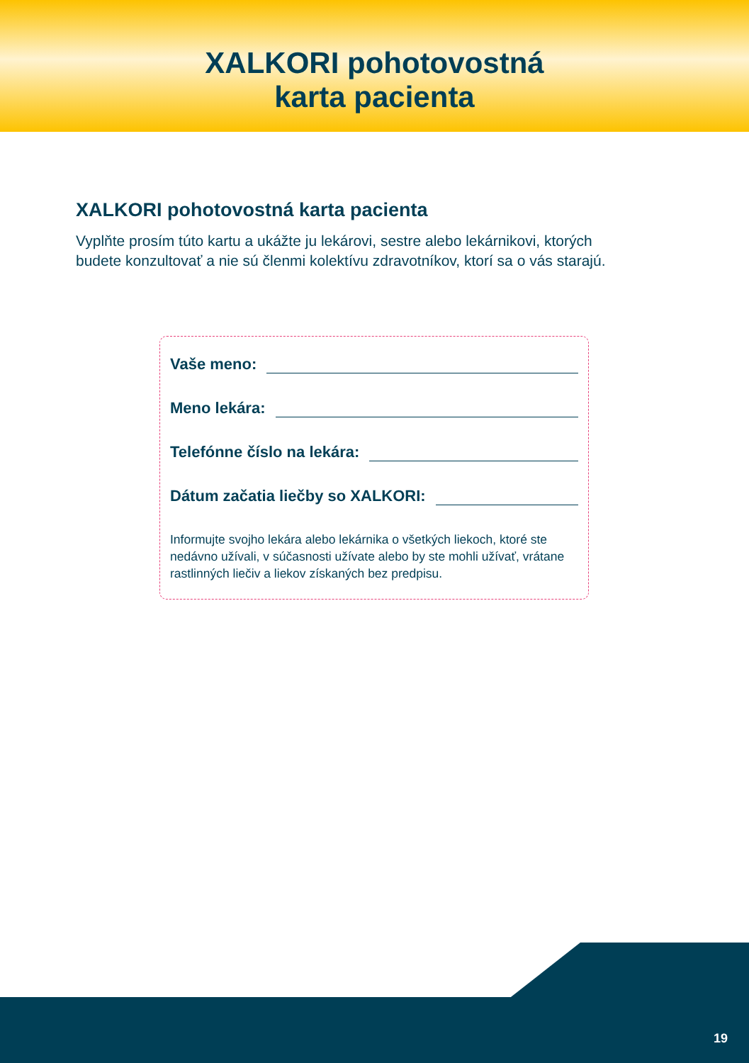XALKORI pohotovostná
karta pacienta
XALKORI pohotovostná karta pacienta
Vyplňte prosím túto kartu a ukážte ju lekárovi, sestre alebo lekárnikovi, ktorých budete konzultovať a nie sú členmi kolektívu zdravotníkov, ktorí sa o vás starajú.
Vaše meno:
Meno lekára:
Telefónne číslo na lekára:
Dátum začatia liečby so XALKORI:
Informujte svojho lekára alebo lekárnika o všetkých liekoch, ktoré ste nedávno užívali, v súčasnosti užívate alebo by ste mohli užívať, vrátane rastlinných liečiv a liekov získaných bez predpisu.
19